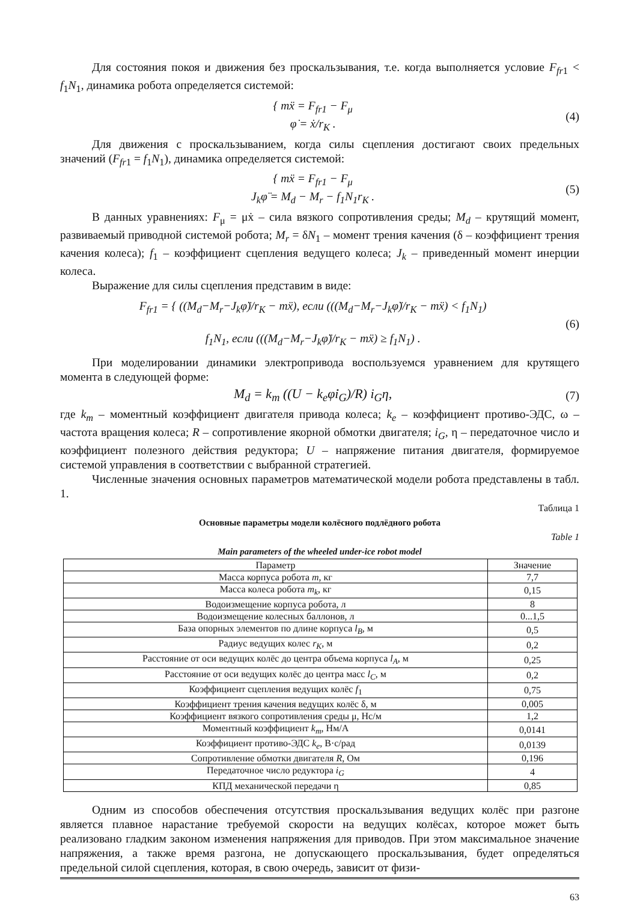Для состояния покоя и движения без проскальзывания, т.е. когда выполняется условие F<sub>fr</sub><sub>1</sub> < f<sub>1</sub>N<sub>1</sub>, динамика робота определяется системой:
{ mẍ = F<sub>fr1</sub> − F<sub>μ</sub>
φ̇ = ẋ/r<sub>K</sub> .
(4)
Для движения с проскальзыванием, когда силы сцепления достигают своих предельных значений (F<sub>fr</sub><sub>1</sub> = f<sub>1</sub>N<sub>1</sub>), динамика определяется системой:
{ mẍ = F<sub>fr1</sub> − F<sub>μ</sub>
J<sub>k</sub>φ̈ = M<sub>d</sub> − M<sub>r</sub> − f<sub>1</sub>N<sub>1</sub>r<sub>K</sub> .
(5)
В данных уравнениях: F<sub>μ</sub> = μẋ – сила вязкого сопротивления среды; M<sub>d</sub> – крутящий момент, развиваемый приводной системой робота; M<sub>r</sub> = δN<sub>1</sub> – момент трения качения (δ – коэффициент трения качения колеса); f<sub>1</sub> – коэффициент сцепления ведущего колеса; J<sub>k</sub> – приведенный момент инерции колеса.
Выражение для силы сцепления представим в виде:
F<sub>fr1</sub> = { ((M<sub>d</sub>−M<sub>r</sub>−J<sub>k</sub>φ̈)/r<sub>K</sub> − mẍ), если (((M<sub>d</sub>−M<sub>r</sub>−J<sub>k</sub>φ̈)/r<sub>K</sub> − mẍ) < f<sub>1</sub>N<sub>1</sub>)
f<sub>1</sub>N<sub>1</sub>, если (((M<sub>d</sub>−M<sub>r</sub>−J<sub>k</sub>φ̈)/r<sub>K</sub> − mẍ) ≥ f<sub>1</sub>N<sub>1</sub>) .
(6)
При моделировании динамики электропривода воспользуемся уравнением для крутящего момента в следующей форме:
M<sub>d</sub> = k<sub>m</sub> ((U − k<sub>e</sub>φ̇i<sub>G</sub>)/R) i<sub>G</sub>η, (7)
где k<sub>m</sub> – моментный коэффициент двигателя привода колеса; k<sub>e</sub> – коэффициент противо-ЭДС, ω – частота вращения колеса; R – сопротивление якорной обмотки двигателя; i<sub>G</sub>, η – передаточное число и коэффициент полезного действия редуктора; U – напряжение питания двигателя, формируемое системой управления в соответствии с выбранной стратегией.
Численные значения основных параметров математической модели робота представлены в табл. 1.
Таблица 1
Основные параметры модели колёсного подлёдного робота
Table 1
Main parameters of the wheeled under-ice robot model
| Параметр | Значение |
| --- | --- |
| Масса корпуса робота m , кг | 7,7 |
| Масса колеса робота m<sub>k</sub> , кг | 0,15 |
| Водоизмещение корпуса робота, л | 8 |
| Водоизмещение колесных баллонов, л | 0...1,5 |
| База опорных элементов по длине корпуса l<sub>B</sub> , м | 0,5 |
| Радиус ведущих колес r<sub>K</sub> , м | 0,2 |
| Расстояние от оси ведущих колёс до центра объема корпуса l<sub>A</sub> , м | 0,25 |
| Расстояние от оси ведущих колёс до центра масс l<sub>C</sub> , м | 0,2 |
| Коэффициент сцепления ведущих колёс f<sub>1</sub> | 0,75 |
| Коэффициент трения качения ведущих колёс δ, м | 0,005 |
| Коэффициент вязкого сопротивления среды μ, Нс/м | 1,2 |
| Моментный коэффициент k<sub>m</sub> , Нм/А | 0,0141 |
| Коэффициент противо-ЭДС k<sub>e</sub> , В·с/рад | 0,0139 |
| Сопротивление обмотки двигателя R , Ом | 0,196 |
| Передаточное число редуктора i<sub>G</sub> | 4 |
| КПД механической передачи η | 0,85 |
Одним из способов обеспечения отсутствия проскальзывания ведущих колёс при разгоне является плавное нарастание требуемой скорости на ведущих колёсах, которое может быть реализовано гладким законом изменения напряжения для приводов. При этом максимальное значение напряжения, а также время разгона, не допускающего проскальзывания, будет определяться предельной силой сцепления, которая, в свою очередь, зависит от физи-
63